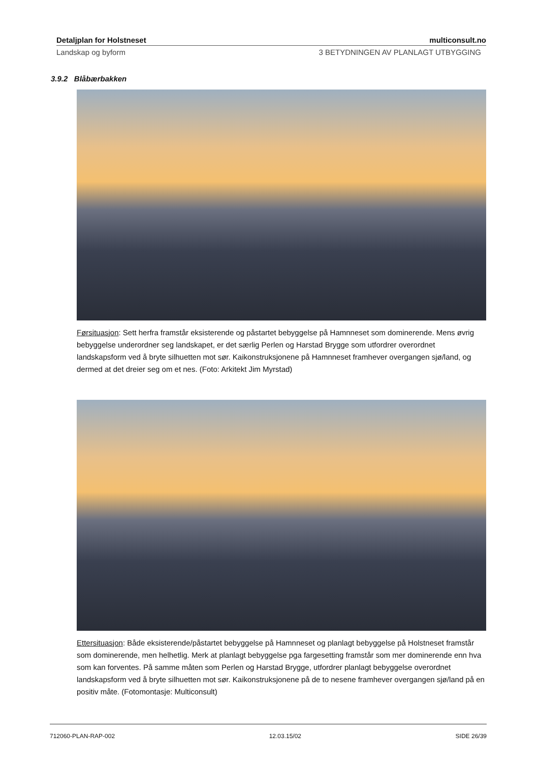Detaljplan for Holstneset multiconsult.no
Landskap og byform 3 BETYDNINGEN AV PLANLAGT UTBYGGING
3.9.2 Blåbærbakken
Førsituasjon: Sett herfra framstår eksisterende og påstartet bebyggelse på Hamnneset som dominerende. Mens øvrig bebyggelse underordner seg landskapet, er det særlig Perlen og Harstad Brygge som utfordrer overordnet landskapsform ved å bryte silhuetten mot sør. Kaikonstruksjonene på Hamnneset framhever overgangen sjø/land, og dermed at det dreier seg om et nes. (Foto: Arkitekt Jim Myrstad)
Ettersituasjon: Både eksisterende/påstartet bebyggelse på Hamnneset og planlagt bebyggelse på Holstneset framstår som dominerende, men helhetlig. Merk at planlagt bebyggelse pga fargesetting framstår som mer dominerende enn hva som kan forventes. På samme måten som Perlen og Harstad Brygge, utfordrer planlagt bebyggelse overordnet landskapsform ved å bryte silhuetten mot sør. Kaikonstruksjonene på de to nesene framhever overgangen sjø/land på en positiv måte. (Fotomontasje: Multiconsult)
712060-PLAN-RAP-002 12.03.15/02 SIDE 26/39